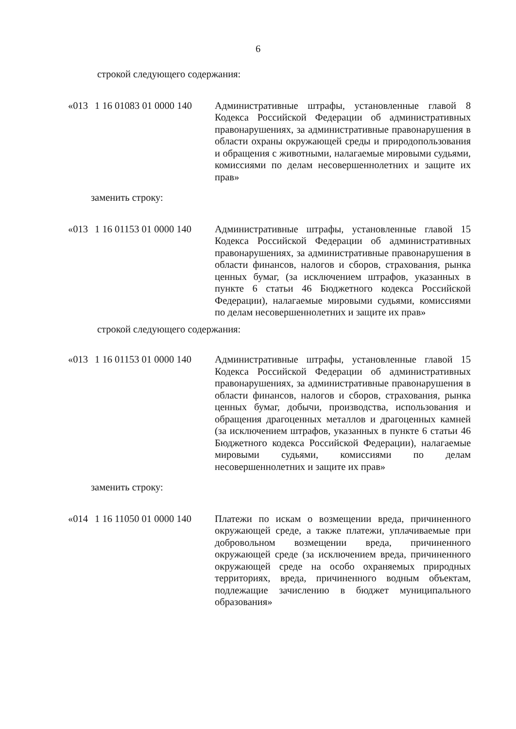6
строкой следующего содержания:
| «013 | 1 16 01083 01 0000 140 | Административные штрафы, установленные главой 8 Кодекса Российской Федерации об административных правонарушениях, за административные правонарушения в области охраны окружающей среды и природопользования и обращения с животными, налагаемые мировыми судьями, комиссиями по делам несовершеннолетних и защите их прав» |
заменить строку:
| «013 | 1 16 01153 01 0000 140 | Административные штрафы, установленные главой 15 Кодекса Российской Федерации об административных правонарушениях, за административные правонарушения в области финансов, налогов и сборов, страхования, рынка ценных бумаг, (за исключением штрафов, указанных в пункте 6 статьи 46 Бюджетного кодекса Российской Федерации), налагаемые мировыми судьями, комиссиями по делам несовершеннолетних и защите их прав» |
строкой следующего содержания:
| «013 | 1 16 01153 01 0000 140 | Административные штрафы, установленные главой 15 Кодекса Российской Федерации об административных правонарушениях, за административные правонарушения в области финансов, налогов и сборов, страхования, рынка ценных бумаг, добычи, производства, использования и обращения драгоценных металлов и драгоценных камней (за исключением штрафов, указанных в пункте 6 статьи 46 Бюджетного кодекса Российской Федерации), налагаемые мировыми судьями, комиссиями по делам несовершеннолетних и защите их прав» |
заменить строку:
| «014 | 1 16 11050 01 0000 140 | Платежи по искам о возмещении вреда, причиненного окружающей среде, а также платежи, уплачиваемые при добровольном возмещении вреда, причиненного окружающей среде (за исключением вреда, причиненного окружающей среде на особо охраняемых природных территориях, вреда, причиненного водным объектам, подлежащие зачислению в бюджет муниципального образования» |